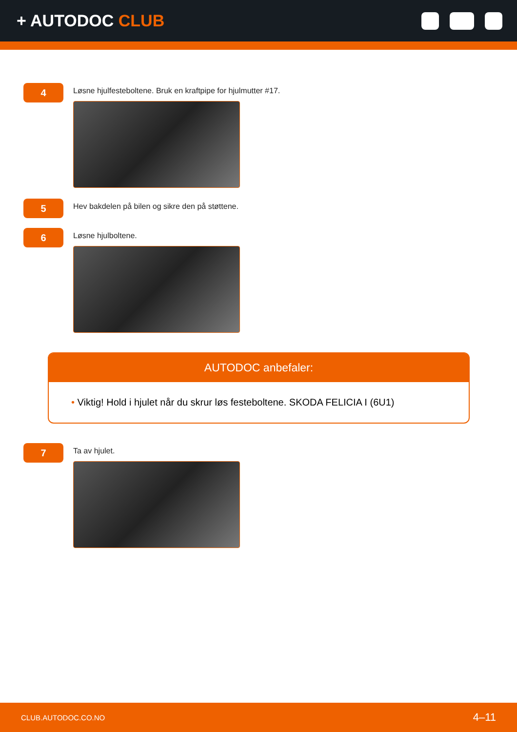+ AUTODOC CLUB
4
Løsne hjulfesteboltene. Bruk en kraftpipe for hjulmutter #17.
5
Hev bakdelen på bilen og sikre den på støttene.
6
Løsne hjulboltene.
AUTODOC anbefaler:
• Viktig! Hold i hjulet når du skrur løs festeboltene. SKODA FELICIA I (6U1)
7
Ta av hjulet.
CLUB.AUTODOC.CO.NO
4–11